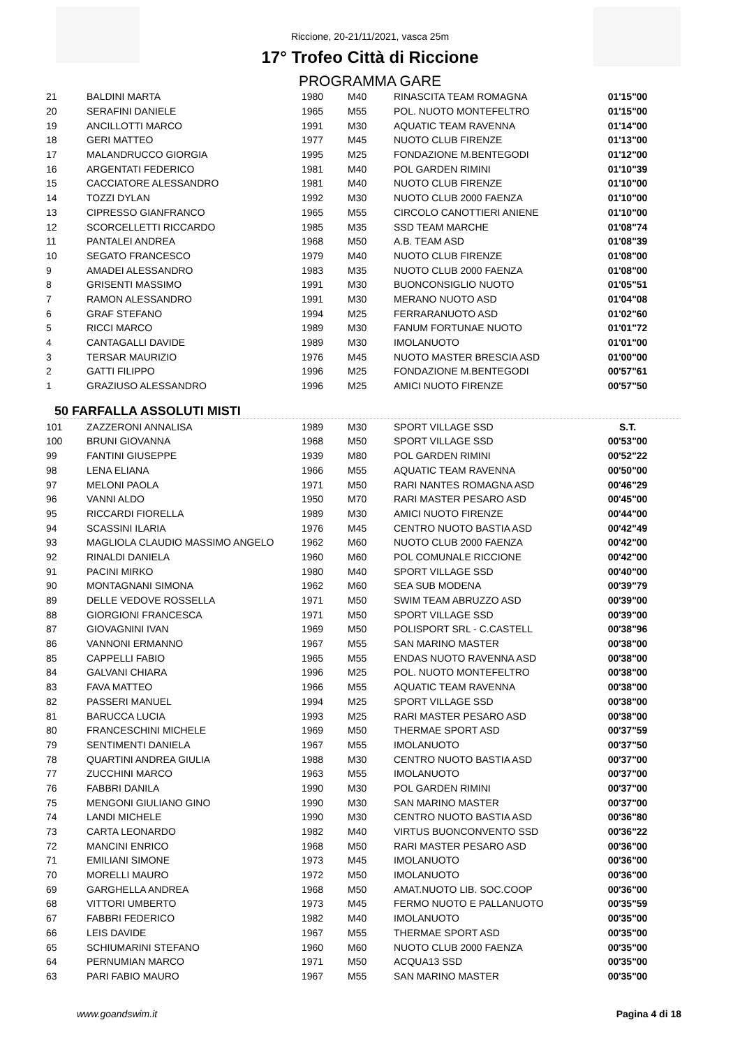Riccione, 20-21/11/2021, vasca 25m
17° Trofeo Città di Riccione
PROGRAMMA GARE
| 21 | BALDINI MARTA | 1980 | M40 | RINASCITA TEAM ROMAGNA | 01'15"00 |
| 20 | SERAFINI DANIELE | 1965 | M55 | POL. NUOTO MONTEFELTRO | 01'15"00 |
| 19 | ANCILLOTTI MARCO | 1991 | M30 | AQUATIC TEAM RAVENNA | 01'14"00 |
| 18 | GERI MATTEO | 1977 | M45 | NUOTO CLUB FIRENZE | 01'13"00 |
| 17 | MALANDRUCCO GIORGIA | 1995 | M25 | FONDAZIONE M.BENTEGODI | 01'12"00 |
| 16 | ARGENTATI FEDERICO | 1981 | M40 | POL GARDEN RIMINI | 01'10"39 |
| 15 | CACCIATORE ALESSANDRO | 1981 | M40 | NUOTO CLUB FIRENZE | 01'10"00 |
| 14 | TOZZI DYLAN | 1992 | M30 | NUOTO CLUB 2000 FAENZA | 01'10"00 |
| 13 | CIPRESSO GIANFRANCO | 1965 | M55 | CIRCOLO CANOTTIERI ANIENE | 01'10"00 |
| 12 | SCORCELLETTI RICCARDO | 1985 | M35 | SSD TEAM MARCHE | 01'08"74 |
| 11 | PANTALEI ANDREA | 1968 | M50 | A.B. TEAM ASD | 01'08"39 |
| 10 | SEGATO FRANCESCO | 1979 | M40 | NUOTO CLUB FIRENZE | 01'08"00 |
| 9 | AMADEI ALESSANDRO | 1983 | M35 | NUOTO CLUB 2000 FAENZA | 01'08"00 |
| 8 | GRISENTI MASSIMO | 1991 | M30 | BUONCONSIGLIO NUOTO | 01'05"51 |
| 7 | RAMON ALESSANDRO | 1991 | M30 | MERANO NUOTO ASD | 01'04"08 |
| 6 | GRAF STEFANO | 1994 | M25 | FERRARANUOTO ASD | 01'02"60 |
| 5 | RICCI MARCO | 1989 | M30 | FANUM FORTUNAE NUOTO | 01'01"72 |
| 4 | CANTAGALLI DAVIDE | 1989 | M30 | IMOLANUOTO | 01'01"00 |
| 3 | TERSAR MAURIZIO | 1976 | M45 | NUOTO MASTER BRESCIA ASD | 01'00"00 |
| 2 | GATTI FILIPPO | 1996 | M25 | FONDAZIONE M.BENTEGODI | 00'57"61 |
| 1 | GRAZIUSO ALESSANDRO | 1996 | M25 | AMICI NUOTO FIRENZE | 00'57"50 |
50 FARFALLA ASSOLUTI MISTI
| 101 | ZAZZERONI ANNALISA | 1989 | M30 | SPORT VILLAGE SSD | S.T. |
| 100 | BRUNI GIOVANNA | 1968 | M50 | SPORT VILLAGE SSD | 00'53"00 |
| 99 | FANTINI GIUSEPPE | 1939 | M80 | POL GARDEN RIMINI | 00'52"22 |
| 98 | LENA ELIANA | 1966 | M55 | AQUATIC TEAM RAVENNA | 00'50"00 |
| 97 | MELONI PAOLA | 1971 | M50 | RARI NANTES ROMAGNA ASD | 00'46"29 |
| 96 | VANNI ALDO | 1950 | M70 | RARI MASTER PESARO ASD | 00'45"00 |
| 95 | RICCARDI FIORELLA | 1989 | M30 | AMICI NUOTO FIRENZE | 00'44"00 |
| 94 | SCASSINI ILARIA | 1976 | M45 | CENTRO NUOTO BASTIA ASD | 00'42"49 |
| 93 | MAGLIOLA CLAUDIO MASSIMO ANGELO | 1962 | M60 | NUOTO CLUB 2000 FAENZA | 00'42"00 |
| 92 | RINALDI DANIELA | 1960 | M60 | POL COMUNALE RICCIONE | 00'42"00 |
| 91 | PACINI MIRKO | 1980 | M40 | SPORT VILLAGE SSD | 00'40"00 |
| 90 | MONTAGNANI SIMONA | 1962 | M60 | SEA SUB MODENA | 00'39"79 |
| 89 | DELLE VEDOVE ROSSELLA | 1971 | M50 | SWIM TEAM ABRUZZO ASD | 00'39"00 |
| 88 | GIORGIONI FRANCESCA | 1971 | M50 | SPORT VILLAGE SSD | 00'39"00 |
| 87 | GIOVAGNINI IVAN | 1969 | M50 | POLISPORT SRL - C.CASTELL | 00'38"96 |
| 86 | VANNONI ERMANNO | 1967 | M55 | SAN MARINO MASTER | 00'38"00 |
| 85 | CAPPELLI FABIO | 1965 | M55 | ENDAS NUOTO RAVENNA ASD | 00'38"00 |
| 84 | GALVANI CHIARA | 1996 | M25 | POL. NUOTO MONTEFELTRO | 00'38"00 |
| 83 | FAVA MATTEO | 1966 | M55 | AQUATIC TEAM RAVENNA | 00'38"00 |
| 82 | PASSERI MANUEL | 1994 | M25 | SPORT VILLAGE SSD | 00'38"00 |
| 81 | BARUCCA LUCIA | 1993 | M25 | RARI MASTER PESARO ASD | 00'38"00 |
| 80 | FRANCESCHINI MICHELE | 1969 | M50 | THERMAE SPORT ASD | 00'37"59 |
| 79 | SENTIMENTI DANIELA | 1967 | M55 | IMOLANUOTO | 00'37"50 |
| 78 | QUARTINI ANDREA GIULIA | 1988 | M30 | CENTRO NUOTO BASTIA ASD | 00'37"00 |
| 77 | ZUCCHINI MARCO | 1963 | M55 | IMOLANUOTO | 00'37"00 |
| 76 | FABBRI DANILA | 1990 | M30 | POL GARDEN RIMINI | 00'37"00 |
| 75 | MENGONI GIULIANO GINO | 1990 | M30 | SAN MARINO MASTER | 00'37"00 |
| 74 | LANDI MICHELE | 1990 | M30 | CENTRO NUOTO BASTIA ASD | 00'36"80 |
| 73 | CARTA LEONARDO | 1982 | M40 | VIRTUS BUONCONVENTO SSD | 00'36"22 |
| 72 | MANCINI ENRICO | 1968 | M50 | RARI MASTER PESARO ASD | 00'36"00 |
| 71 | EMILIANI SIMONE | 1973 | M45 | IMOLANUOTO | 00'36"00 |
| 70 | MORELLI MAURO | 1972 | M50 | IMOLANUOTO | 00'36"00 |
| 69 | GARGHELLA ANDREA | 1968 | M50 | AMAT.NUOTO LIB. SOC.COOP | 00'36"00 |
| 68 | VITTORI UMBERTO | 1973 | M45 | FERMO NUOTO E PALLANUOTO | 00'35"59 |
| 67 | FABBRI FEDERICO | 1982 | M40 | IMOLANUOTO | 00'35"00 |
| 66 | LEIS DAVIDE | 1967 | M55 | THERMAE SPORT ASD | 00'35"00 |
| 65 | SCHIUMARINI STEFANO | 1960 | M60 | NUOTO CLUB 2000 FAENZA | 00'35"00 |
| 64 | PERNUMIAN MARCO | 1971 | M50 | ACQUA13 SSD | 00'35"00 |
| 63 | PARI FABIO MAURO | 1967 | M55 | SAN MARINO MASTER | 00'35"00 |
www.goandswim.it Pagina 4 di 18